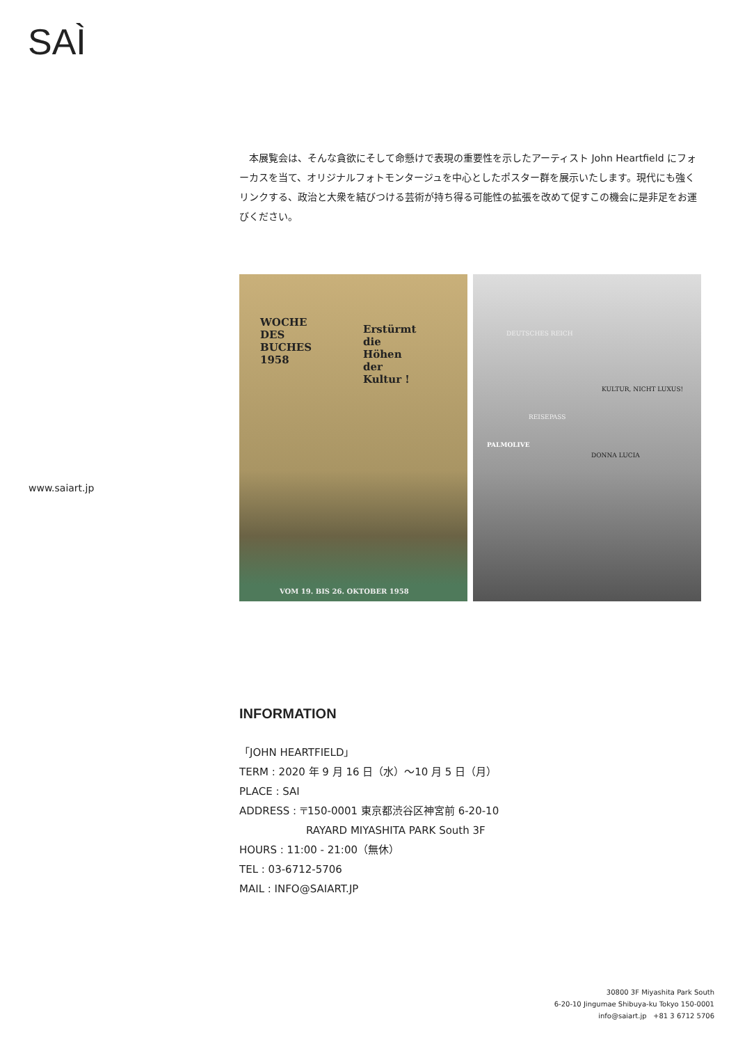SAÌ
www.saiart.jp
　本展覧会は、そんな貪欲にそして命懸けで表現の重要性を示したアーティスト John Heartfield にフォーカスを当て、オリジナルフォトモンタージュを中心としたポスター群を展示いたします。現代にも強くリンクする、政治と大衆を結びつける芸術が持ち得る可能性の拡張を改めて促すこの機会に是非足をお運びください。
WOCHE
DES
BUCHES
1958
Erstürmt
die
Höhen
der
Kultur !
VOM 19. BIS 26. OKTOBER 1958
DEUTSCHES REICH
KULTUR, NICHT LUXUS!
REISEPASS
PALMOLIVE
DONNA LUCIA
INFORMATION
「JOHN HEARTFIELD」
TERM : 2020 年 9 月 16 日（水）〜10 月 5 日（月）
PLACE : SAI
ADDRESS : 〒150-0001 東京都渋谷区神宮前 6-20-10
RAYARD MIYASHITA PARK South 3F
HOURS : 11:00 - 21:00（無休）
TEL : 03-6712-5706
MAIL : INFO@SAIART.JP
30800 3F Miyashita Park South
6-20-10 Jingumae Shibuya-ku Tokyo 150-0001
info@saiart.jp +81 3 6712 5706